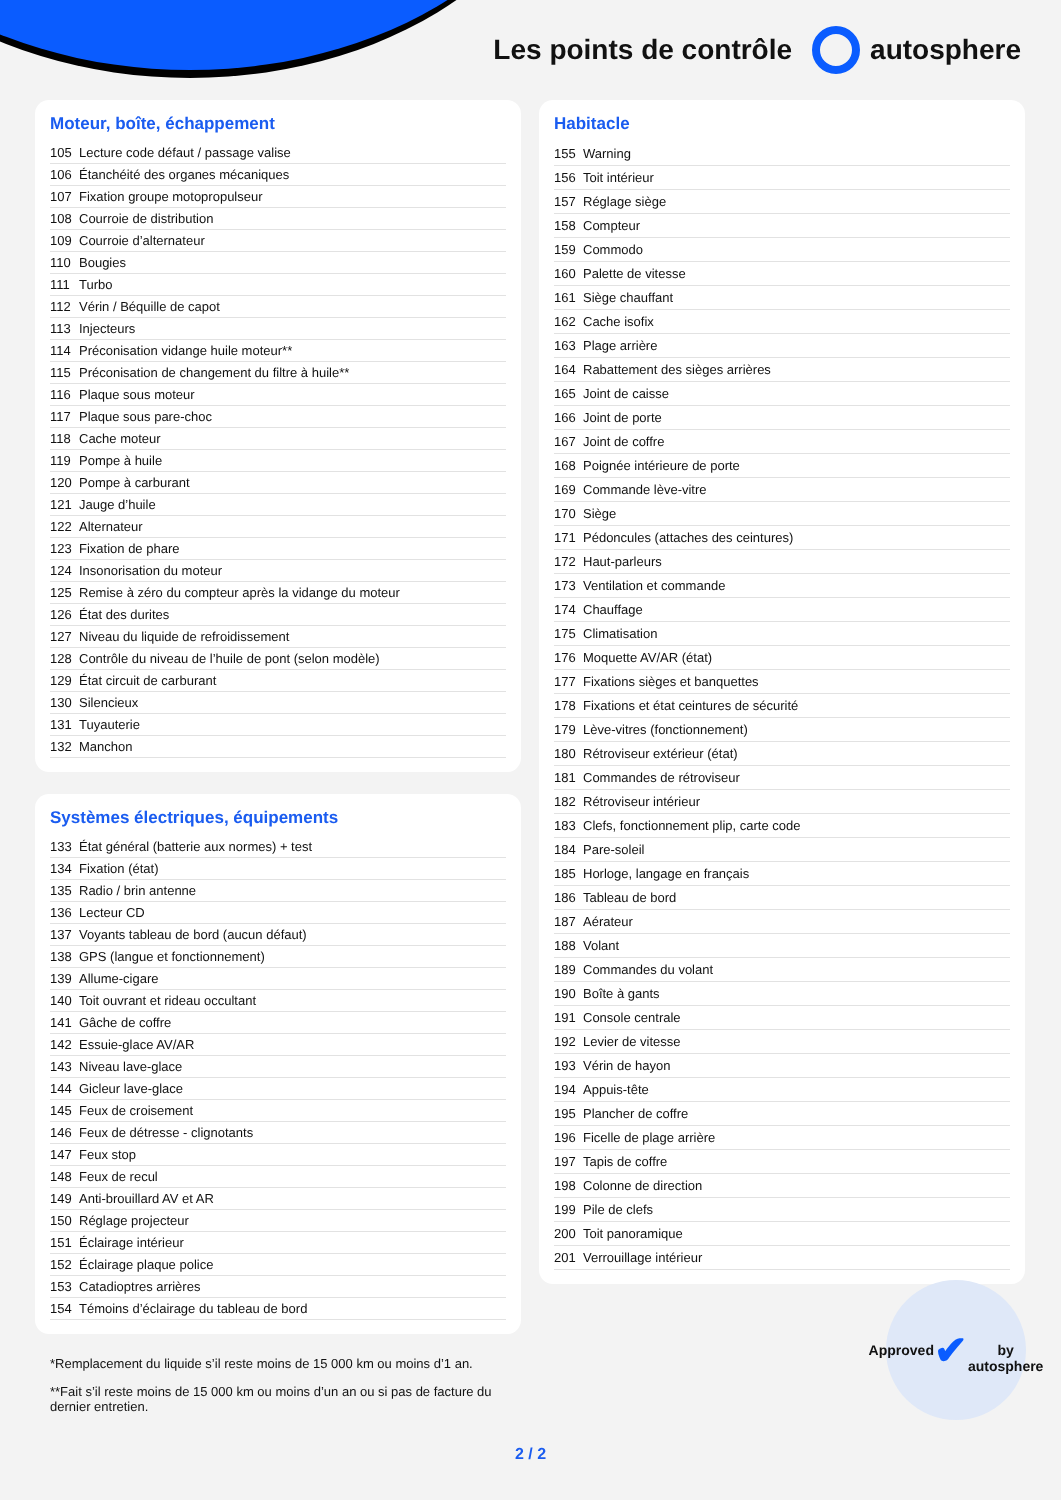Les points de contrôle autosphere
Moteur, boîte, échappement
| 105 | Lecture code défaut / passage valise |
| 106 | Étanchéité des organes mécaniques |
| 107 | Fixation groupe motopropulseur |
| 108 | Courroie de distribution |
| 109 | Courroie d’alternateur |
| 110 | Bougies |
| 111 | Turbo |
| 112 | Vérin / Béquille de capot |
| 113 | Injecteurs |
| 114 | Préconisation vidange huile moteur** |
| 115 | Préconisation de changement du filtre à huile** |
| 116 | Plaque sous moteur |
| 117 | Plaque sous pare-choc |
| 118 | Cache moteur |
| 119 | Pompe à huile |
| 120 | Pompe à carburant |
| 121 | Jauge d’huile |
| 122 | Alternateur |
| 123 | Fixation de phare |
| 124 | Insonorisation du moteur |
| 125 | Remise à zéro du compteur après la vidange du moteur |
| 126 | État des durites |
| 127 | Niveau du liquide de refroidissement |
| 128 | Contrôle du niveau de l’huile de pont (selon modèle) |
| 129 | État circuit de carburant |
| 130 | Silencieux |
| 131 | Tuyauterie |
| 132 | Manchon |
Systèmes électriques, équipements
| 133 | État général (batterie aux normes) + test |
| 134 | Fixation (état) |
| 135 | Radio / brin antenne |
| 136 | Lecteur CD |
| 137 | Voyants tableau de bord (aucun défaut) |
| 138 | GPS (langue et fonctionnement) |
| 139 | Allume-cigare |
| 140 | Toit ouvrant et rideau occultant |
| 141 | Gâche de coffre |
| 142 | Essuie-glace AV/AR |
| 143 | Niveau lave-glace |
| 144 | Gicleur lave-glace |
| 145 | Feux de croisement |
| 146 | Feux de détresse - clignotants |
| 147 | Feux stop |
| 148 | Feux de recul |
| 149 | Anti-brouillard AV et AR |
| 150 | Réglage projecteur |
| 151 | Éclairage intérieur |
| 152 | Éclairage plaque police |
| 153 | Catadioptres arrières |
| 154 | Témoins d’éclairage du tableau de bord |
*Remplacement du liquide s’il reste moins de 15 000 km ou moins d’1 an.
**Fait s’il reste moins de 15 000 km ou moins d’un an ou si pas de facture du dernier entretien.
Habitacle
| 155 | Warning |
| 156 | Toit intérieur |
| 157 | Réglage siège |
| 158 | Compteur |
| 159 | Commodo |
| 160 | Palette de vitesse |
| 161 | Siège chauffant |
| 162 | Cache isofix |
| 163 | Plage arrière |
| 164 | Rabattement des sièges arrières |
| 165 | Joint de caisse |
| 166 | Joint de porte |
| 167 | Joint de coffre |
| 168 | Poignée intérieure de porte |
| 169 | Commande lève-vitre |
| 170 | Siège |
| 171 | Pédoncules (attaches des ceintures) |
| 172 | Haut-parleurs |
| 173 | Ventilation et commande |
| 174 | Chauffage |
| 175 | Climatisation |
| 176 | Moquette AV/AR (état) |
| 177 | Fixations sièges et banquettes |
| 178 | Fixations et état ceintures de sécurité |
| 179 | Lève-vitres (fonctionnement) |
| 180 | Rétroviseur extérieur (état) |
| 181 | Commandes de rétroviseur |
| 182 | Rétroviseur intérieur |
| 183 | Clefs, fonctionnement plip, carte code |
| 184 | Pare-soleil |
| 185 | Horloge, langage en français |
| 186 | Tableau de bord |
| 187 | Aérateur |
| 188 | Volant |
| 189 | Commandes du volant |
| 190 | Boîte à gants |
| 191 | Console centrale |
| 192 | Levier de vitesse |
| 193 | Vérin de hayon |
| 194 | Appuis-tête |
| 195 | Plancher de coffre |
| 196 | Ficelle de plage arrière |
| 197 | Tapis de coffre |
| 198 | Colonne de direction |
| 199 | Pile de clefs |
| 200 | Toit panoramique |
| 201 | Verrouillage intérieur |
2 / 2
Approved
✔
by autosphere